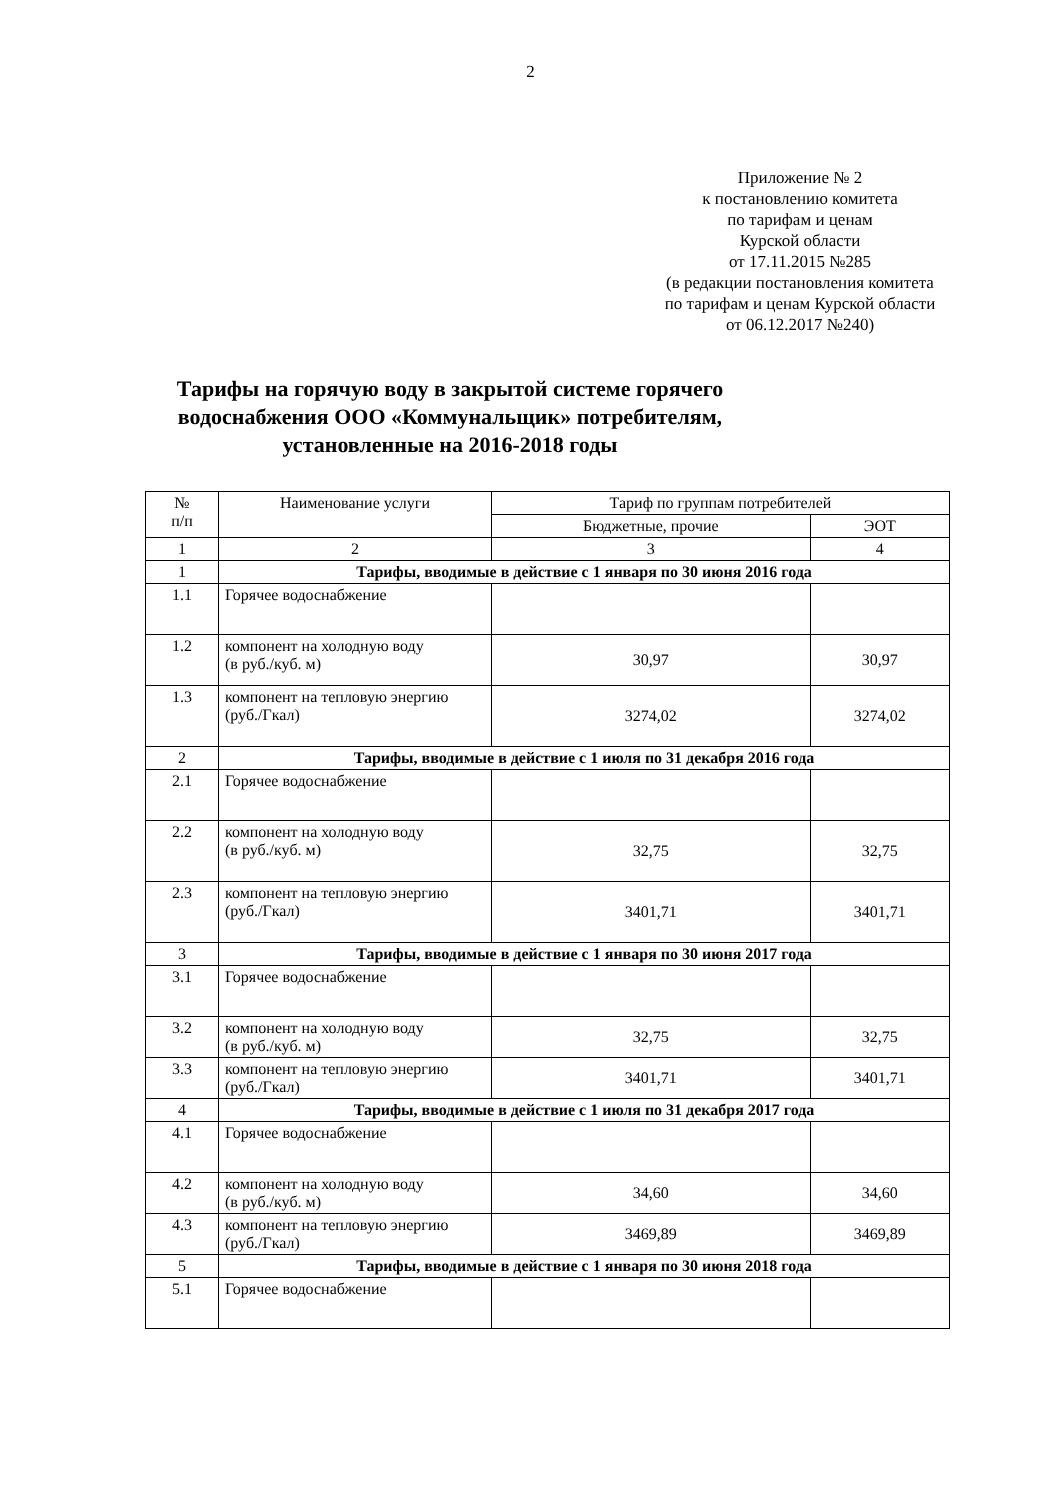2
Приложение № 2
к постановлению комитета
по тарифам и ценам
Курской области
от 17.11.2015 №285
(в редакции постановления комитета
по тарифам и ценам Курской области
от 06.12.2017 №240)
Тарифы на горячую воду в закрытой системе горячего водоснабжения ООО «Коммунальщик» потребителям, установленные на 2016-2018 годы
| № п/п | Наименование услуги | Тариф по группам потребителей | |
| --- | --- | --- | --- |
| | | Бюджетные, прочие | ЭОТ |
| 1 | 2 | 3 | 4 |
| 1 | Тарифы, вводимые в действие с 1 января по 30 июня 2016 года | | |
| 1.1 | Горячее водоснабжение | | |
| 1.2 | компонент на холодную воду (в руб./куб. м) | 30,97 | 30,97 |
| 1.3 | компонент на тепловую энергию (руб./Гкал) | 3274,02 | 3274,02 |
| 2 | Тарифы, вводимые в действие с 1 июля по 31 декабря 2016 года | | |
| 2.1 | Горячее водоснабжение | | |
| 2.2 | компонент на холодную воду (в руб./куб. м) | 32,75 | 32,75 |
| 2.3 | компонент на тепловую энергию (руб./Гкал) | 3401,71 | 3401,71 |
| 3 | Тарифы, вводимые в действие с 1 января по 30 июня 2017 года | | |
| 3.1 | Горячее водоснабжение | | |
| 3.2 | компонент на холодную воду (в руб./куб. м) | 32,75 | 32,75 |
| 3.3 | компонент на тепловую энергию (руб./Гкал) | 3401,71 | 3401,71 |
| 4 | Тарифы, вводимые в действие с 1 июля по 31 декабря 2017 года | | |
| 4.1 | Горячее водоснабжение | | |
| 4.2 | компонент на холодную воду (в руб./куб. м) | 34,60 | 34,60 |
| 4.3 | компонент на тепловую энергию (руб./Гкал) | 3469,89 | 3469,89 |
| 5 | Тарифы, вводимые в действие с 1 января по 30 июня 2018 года | | |
| 5.1 | Горячее водоснабжение | | |